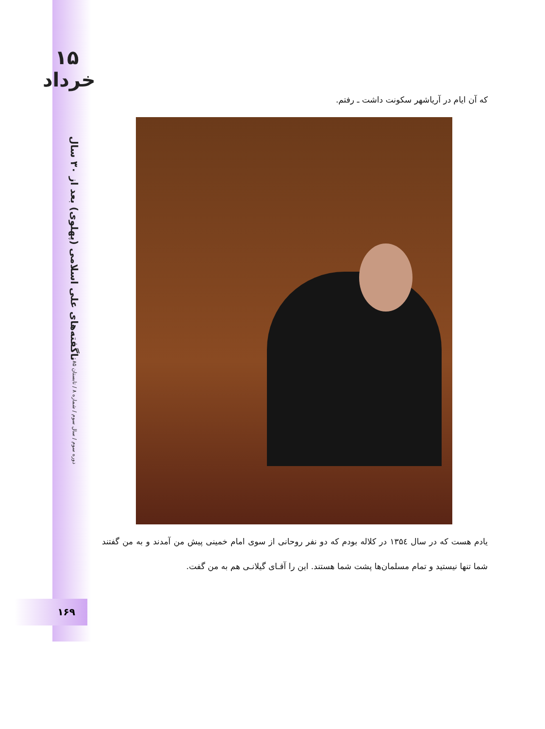۱۵
خرداد
دوره سوم / سال سوم / شماره ۸ / تابستان ۸۵ ناگفته‌های علی اسلامی (پهلوی) بعد از ۳۰ سال
۱۶۹
که آن ایام در آریاشهر سکونت داشت ـ رفتم.
یادم هست که در سال ۱۳۵٤ در کلاله بودم که دو نفر روحانی از سوی امام خمینی پیش من آمدند و به من گفتند شما تنها نیستید و تمام مسلمان‌ها پشت شما هستند. این را آقـای گیلانـی هم به من گفت.